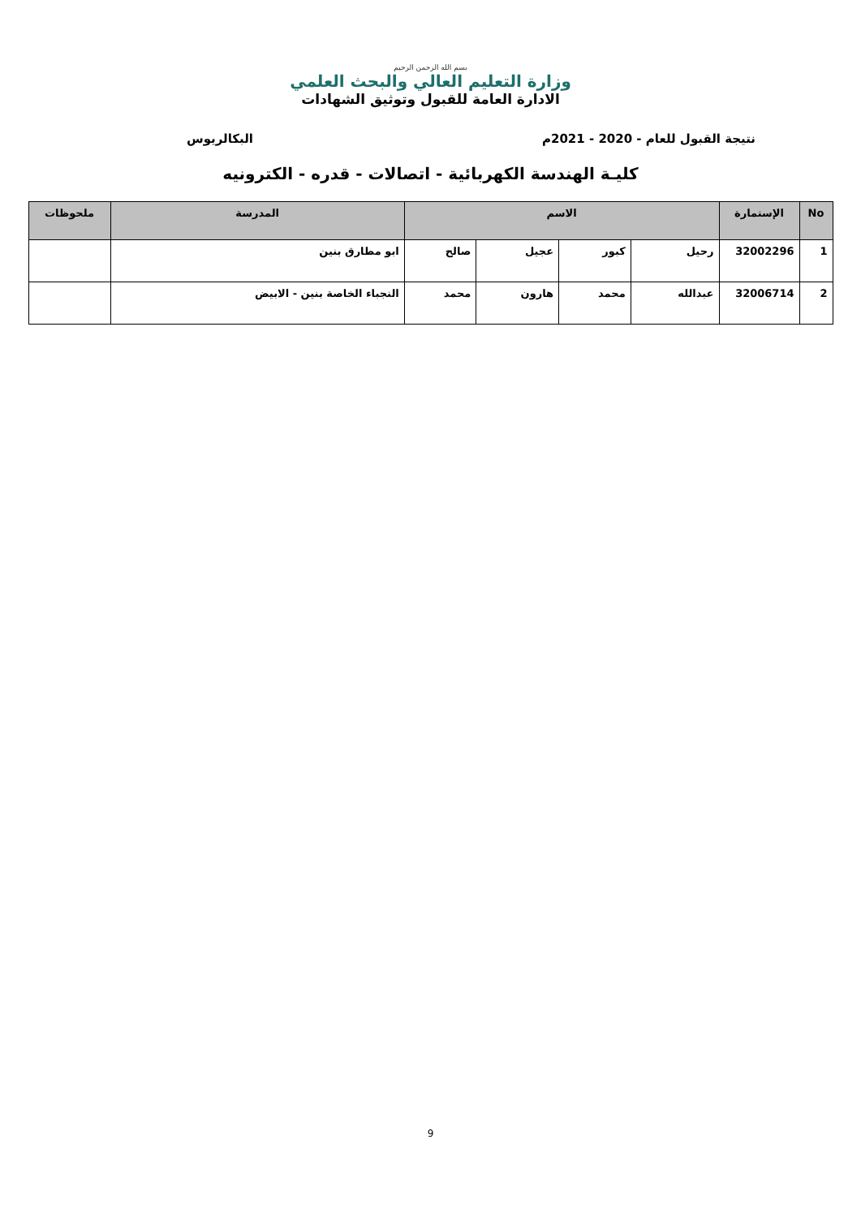بسم الله الرحمن الرحيم
وزارة التعليم العالي والبحث العلمي
الادارة العامة للقبول وتوثيق الشهادات
نتيجة القبول للعام - 2020 - 2021م البكالريوس
كليـة الهندسة الكهربائية - اتصالات - قدره - الكترونيه
| No | الإستمارة | الاسم | | | | المدرسة | ملحوظات |
| --- | --- | --- | --- | --- | --- | --- | --- |
| 1 | 32002296 | رحيل | كبور | عجيل | صالح | ابو مطارق بنين | |
| 2 | 32006714 | عبدالله | محمد | هارون | محمد | النجباء الخاصة بنين - الابيض | |
9